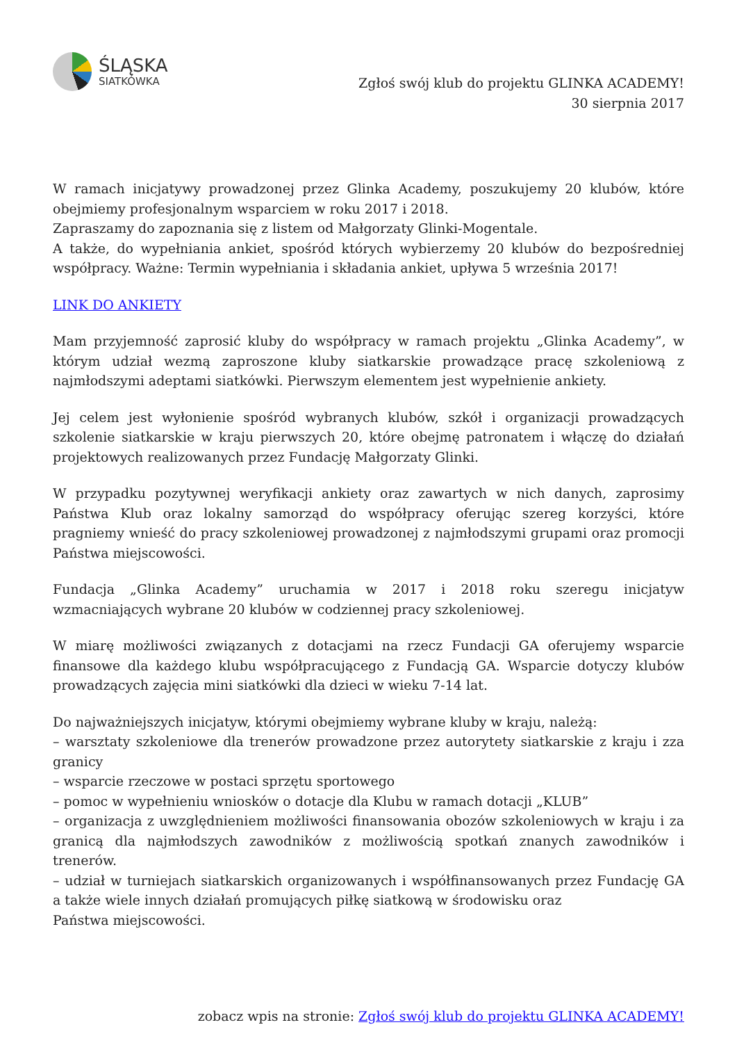ŚLĄSKA
SIATKÓWKA
Zgłoś swój klub do projektu GLINKA ACADEMY!
30 sierpnia 2017
W ramach inicjatywy prowadzonej przez Glinka Academy, poszukujemy 20 klubów, które obejmiemy profesjonalnym wsparciem w roku 2017 i 2018.
Zapraszamy do zapoznania się z listem od Małgorzaty Glinki-Mogentale.
A także, do wypełniania ankiet, spośród których wybierzemy 20 klubów do bezpośredniej współpracy. Ważne: Termin wypełniania i składania ankiet, upływa 5 września 2017!
LINK DO ANKIETY
Mam przyjemność zaprosić kluby do współpracy w ramach projektu „Glinka Academy”, w którym udział wezmą zaproszone kluby siatkarskie prowadzące pracę szkoleniową z najmłodszymi adeptami siatkówki. Pierwszym elementem jest wypełnienie ankiety.
Jej celem jest wyłonienie spośród wybranych klubów, szkół i organizacji prowadzących szkolenie siatkarskie w kraju pierwszych 20, które obejmę patronatem i włączę do działań projektowych realizowanych przez Fundację Małgorzaty Glinki.
W przypadku pozytywnej weryfikacji ankiety oraz zawartych w nich danych, zaprosimy Państwa Klub oraz lokalny samorząd do współpracy oferując szereg korzyści, które pragniemy wnieść do pracy szkoleniowej prowadzonej z najmłodszymi grupami oraz promocji Państwa miejscowości.
Fundacja „Glinka Academy” uruchamia w 2017 i 2018 roku szeregu inicjatyw wzmacniających wybrane 20 klubów w codziennej pracy szkoleniowej.
W miarę możliwości związanych z dotacjami na rzecz Fundacji GA oferujemy wsparcie finansowe dla każdego klubu współpracującego z Fundacją GA. Wsparcie dotyczy klubów prowadzących zajęcia mini siatkówki dla dzieci w wieku 7-14 lat.
Do najważniejszych inicjatyw, którymi obejmiemy wybrane kluby w kraju, należą:
– warsztaty szkoleniowe dla trenerów prowadzone przez autorytety siatkarskie z kraju i zza granicy
– wsparcie rzeczowe w postaci sprzętu sportowego
– pomoc w wypełnieniu wniosków o dotacje dla Klubu w ramach dotacji „KLUB”
– organizacja z uwzględnieniem możliwości finansowania obozów szkoleniowych w kraju i za granicą dla najmłodszych zawodników z możliwością spotkań znanych zawodników i trenerów.
– udział w turniejach siatkarskich organizowanych i współfinansowanych przez Fundację GA a także wiele innych działań promujących piłkę siatkową w środowisku oraz
Państwa miejscowości.
zobacz wpis na stronie: Zgłoś swój klub do projektu GLINKA ACADEMY!